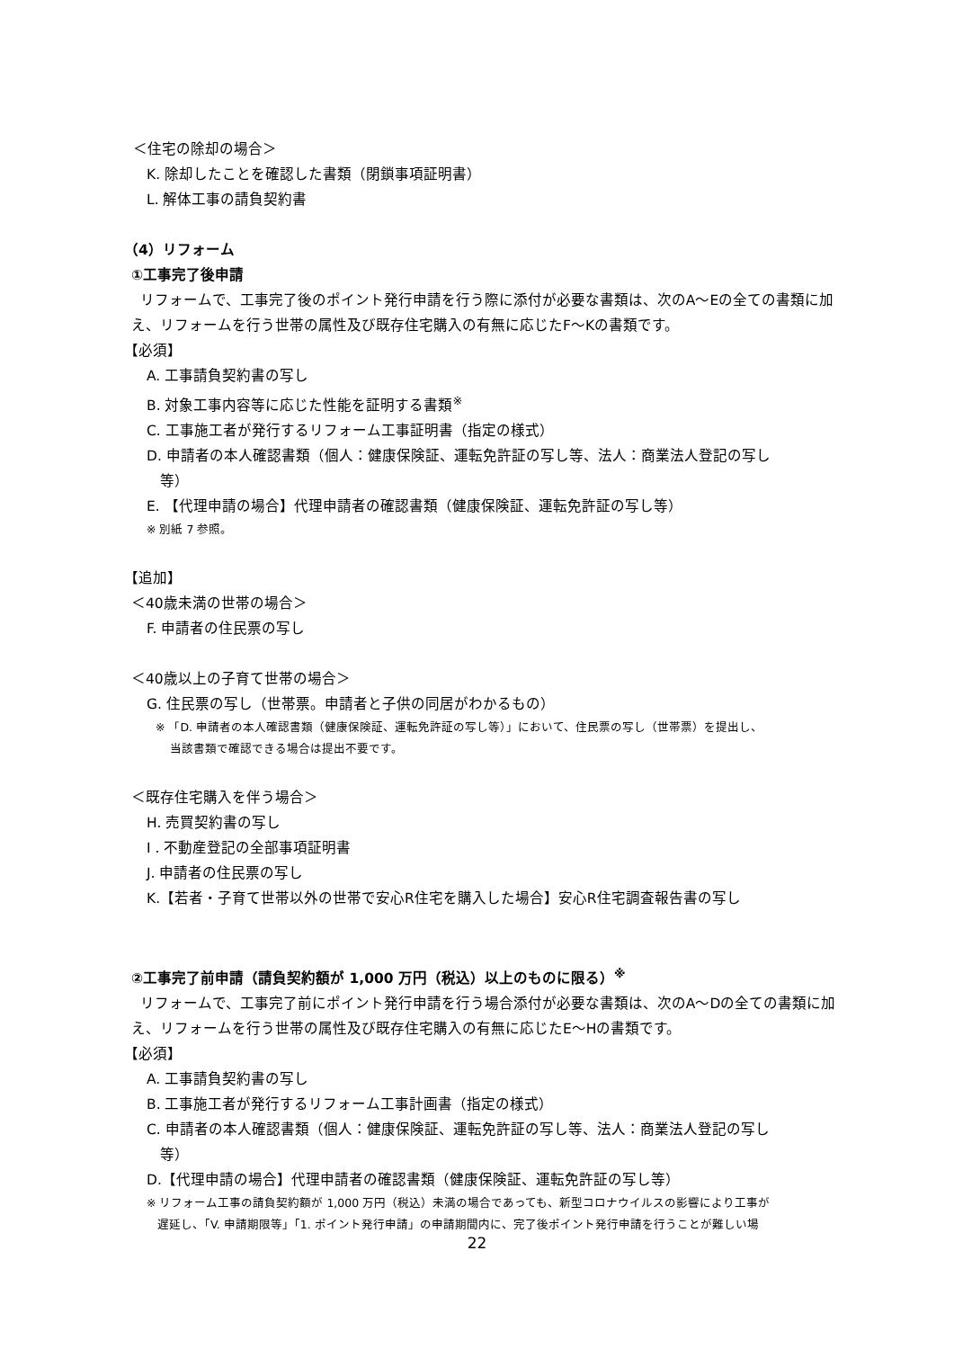＜住宅の除却の場合＞
K. 除却したことを確認した書類（閉鎖事項証明書）
L. 解体工事の請負契約書
（4）リフォーム
①工事完了後申請
リフォームで、工事完了後のポイント発行申請を行う際に添付が必要な書類は、次のA～Eの全ての書類に加え、リフォームを行う世帯の属性及び既存住宅購入の有無に応じたF～Kの書類です。
【必須】
A. 工事請負契約書の写し
B. 対象工事内容等に応じた性能を証明する書類<sup>※</sup>
C. 工事施工者が発行するリフォーム工事証明書（指定の様式）
D. 申請者の本人確認書類（個人：健康保険証、運転免許証の写し等、法人：商業法人登記の写し
等）
E. 【代理申請の場合】代理申請者の確認書類（健康保険証、運転免許証の写し等）
※ 別紙 7 参照。
【追加】
＜40歳未満の世帯の場合＞
F. 申請者の住民票の写し
＜40歳以上の子育て世帯の場合＞
G. 住民票の写し（世帯票。申請者と子供の同居がわかるもの）
※ 「D. 申請者の本人確認書類（健康保険証、運転免許証の写し等）」において、住民票の写し（世帯票）を提出し、
当該書類で確認できる場合は提出不要です。
＜既存住宅購入を伴う場合＞
H. 売買契約書の写し
I . 不動産登記の全部事項証明書
J. 申請者の住民票の写し
K.【若者・子育て世帯以外の世帯で安心R住宅を購入した場合】安心R住宅調査報告書の写し
②工事完了前申請（請負契約額が 1,000 万円（税込）以上のものに限る）<sup>※</sup>
リフォームで、工事完了前にポイント発行申請を行う場合添付が必要な書類は、次のA～Dの全ての書類に加え、リフォームを行う世帯の属性及び既存住宅購入の有無に応じたE～Hの書類です。
【必須】
A. 工事請負契約書の写し
B. 工事施工者が発行するリフォーム工事計画書（指定の様式）
C. 申請者の本人確認書類（個人：健康保険証、運転免許証の写し等、法人：商業法人登記の写し
等）
D.【代理申請の場合】代理申請者の確認書類（健康保険証、運転免許証の写し等）
※ リフォーム工事の請負契約額が 1,000 万円（税込）未満の場合であっても、新型コロナウイルスの影響により工事が
遅延し、「V. 申請期限等」「1. ポイント発行申請」の申請期間内に、完了後ポイント発行申請を行うことが難しい場
22